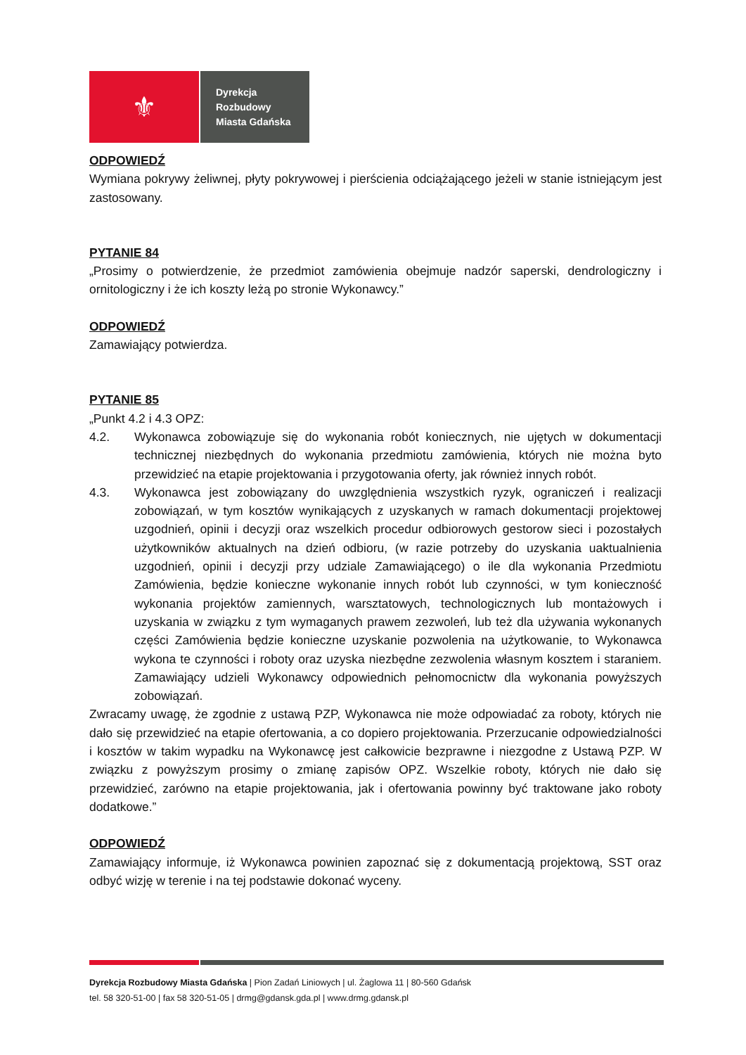⚜
Dyrekcja
Rozbudowy
Miasta Gdańska
ODPOWIEDŹ
Wymiana pokrywy żeliwnej, płyty pokrywowej i pierścienia odciążającego jeżeli w stanie istniejącym jest zastosowany.
PYTANIE 84
„Prosimy o potwierdzenie, że przedmiot zamówienia obejmuje nadzór saperski, dendrologiczny i ornitologiczny i że ich koszty leżą po stronie Wykonawcy.”
ODPOWIEDŹ
Zamawiający potwierdza.
PYTANIE 85
„Punkt 4.2 i 4.3 OPZ:
4.2. Wykonawca zobowiązuje się do wykonania robót koniecznych, nie ujętych w dokumentacji technicznej niezbędnych do wykonania przedmiotu zamówienia, których nie można byto przewidzieć na etapie projektowania i przygotowania oferty, jak również innych robót.
4.3. Wykonawca jest zobowiązany do uwzględnienia wszystkich ryzyk, ograniczeń i realizacji zobowiązań, w tym kosztów wynikających z uzyskanych w ramach dokumentacji projektowej uzgodnień, opinii i decyzji oraz wszelkich procedur odbiorowych gestorow sieci i pozostałych użytkowników aktualnych na dzień odbioru, (w razie potrzeby do uzyskania uaktualnienia uzgodnień, opinii i decyzji przy udziale Zamawiającego) o ile dla wykonania Przedmiotu Zamówienia, będzie konieczne wykonanie innych robót lub czynności, w tym konieczność wykonania projektów zamiennych, warsztatowych, technologicznych lub montażowych i uzyskania w związku z tym wymaganych prawem zezwoleń, lub też dla używania wykonanych części Zamówienia będzie konieczne uzyskanie pozwolenia na użytkowanie, to Wykonawca wykona te czynności i roboty oraz uzyska niezbędne zezwolenia własnym kosztem i staraniem. Zamawiający udzieli Wykonawcy odpowiednich pełnomocnictw dla wykonania powyższych zobowiązań.
Zwracamy uwagę, że zgodnie z ustawą PZP, Wykonawca nie może odpowiadać za roboty, których nie dało się przewidzieć na etapie ofertowania, a co dopiero projektowania. Przerzucanie odpowiedzialności i kosztów w takim wypadku na Wykonawcę jest całkowicie bezprawne i niezgodne z Ustawą PZP. W związku z powyższym prosimy o zmianę zapisów OPZ. Wszelkie roboty, których nie dało się przewidzieć, zarówno na etapie projektowania, jak i ofertowania powinny być traktowane jako roboty dodatkowe.”
ODPOWIEDŹ
Zamawiający informuje, iż Wykonawca powinien zapoznać się z dokumentacją projektową, SST oraz odbyć wizję w terenie i na tej podstawie dokonać wyceny.
Dyrekcja Rozbudowy Miasta Gdańska | Pion Zadań Liniowych | ul. Żaglowa 11 | 80-560 Gdańsk
tel. 58 320-51-00 | fax 58 320-51-05 | drmg@gdansk.gda.pl | www.drmg.gdansk.pl